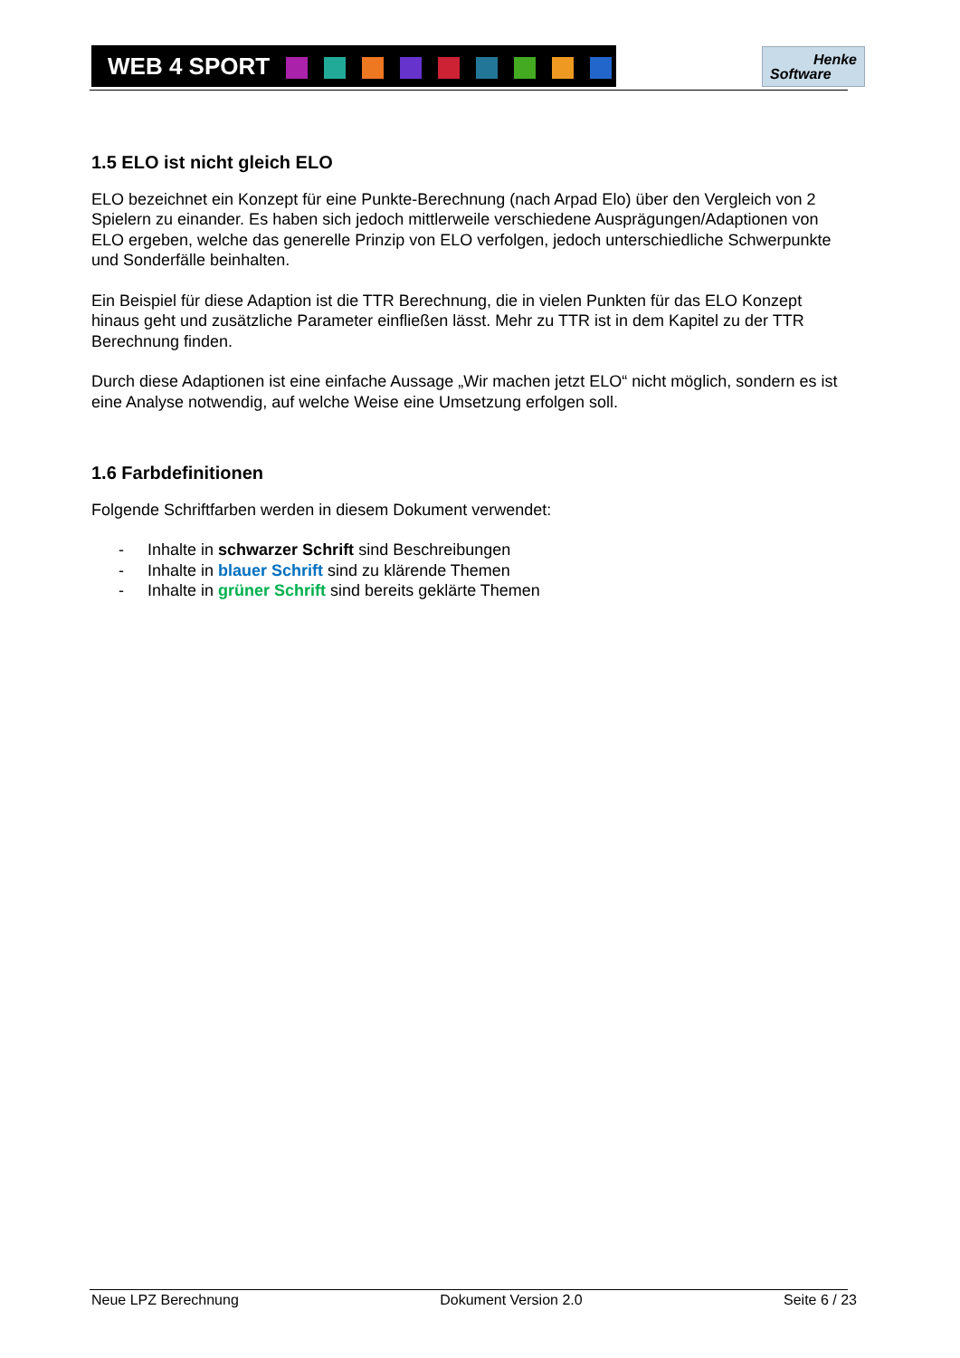WEB 4 SPORT
Henke
Software
1.5 ELO ist nicht gleich ELO
ELO bezeichnet ein Konzept für eine Punkte-Berechnung (nach Arpad Elo) über den Vergleich von 2 Spielern zu einander. Es haben sich jedoch mittlerweile verschiedene Ausprägungen/Adaptionen von ELO ergeben, welche das generelle Prinzip von ELO verfolgen, jedoch unterschiedliche Schwerpunkte und Sonderfälle beinhalten.
Ein Beispiel für diese Adaption ist die TTR Berechnung, die in vielen Punkten für das ELO Konzept hinaus geht und zusätzliche Parameter einfließen lässt. Mehr zu TTR ist in dem Kapitel zu der TTR Berechnung finden.
Durch diese Adaptionen ist eine einfache Aussage „Wir machen jetzt ELO“ nicht möglich, sondern es ist eine Analyse notwendig, auf welche Weise eine Umsetzung erfolgen soll.
1.6 Farbdefinitionen
Folgende Schriftfarben werden in diesem Dokument verwendet:
- Inhalte in schwarzer Schrift sind Beschreibungen
- Inhalte in blauer Schrift sind zu klärende Themen
- Inhalte in grüner Schrift sind bereits geklärte Themen
Neue LPZ Berechnung Dokument Version 2.0 Seite 6 / 23